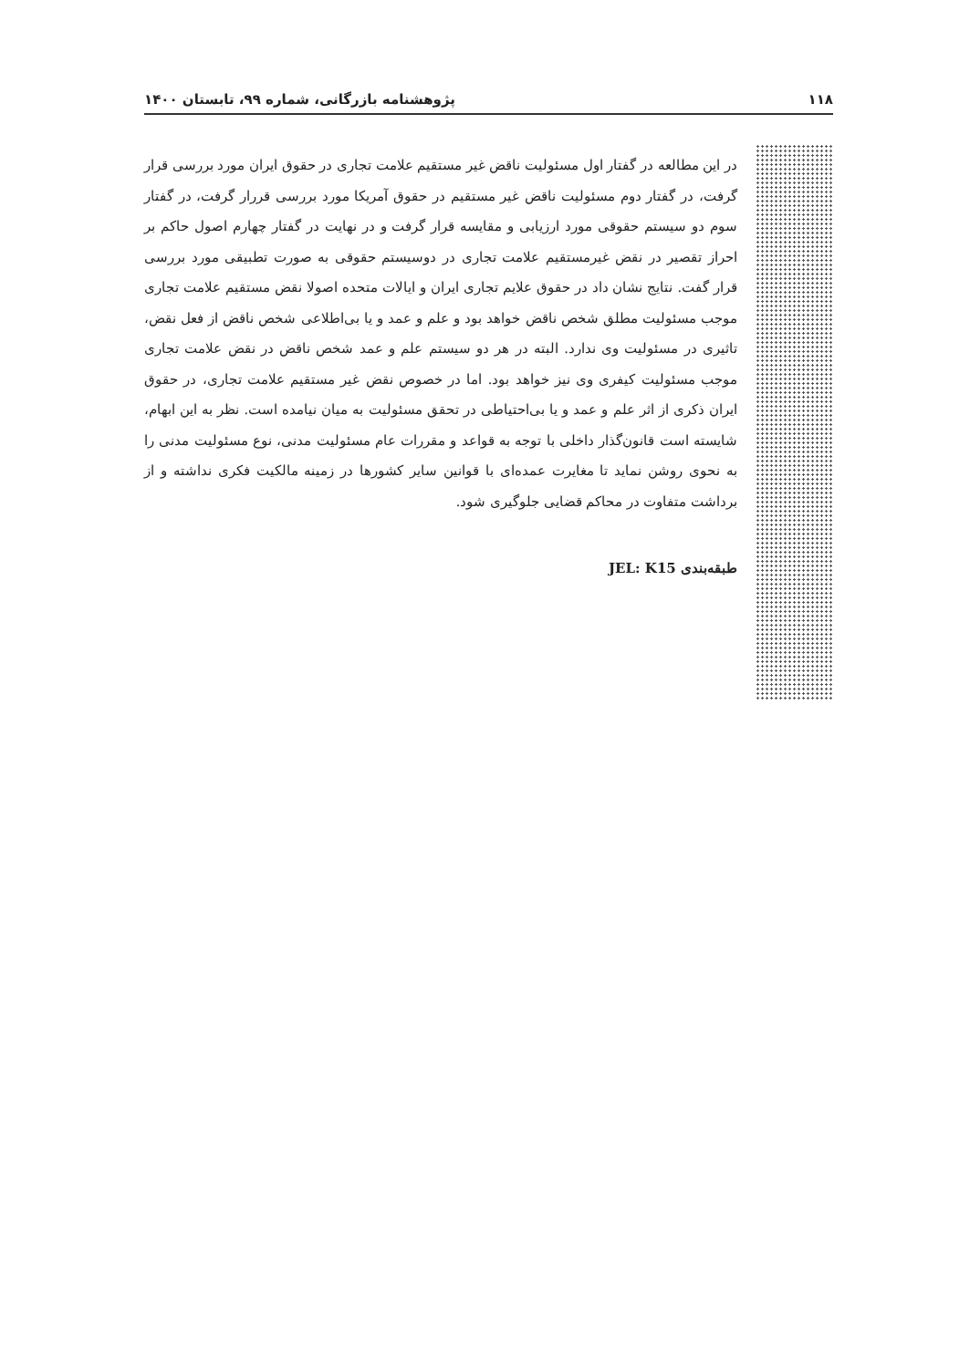۱۱۸ پژوهشنامه بازرگانی، شماره ۹۹، تابستان ۱۴۰۰
در این مطالعه در گفتار اول مسئولیت ناقض غیر مستقیم علامت تجاری در حقوق ایران مورد بررسی قرار گرفت، در گفتار دوم مسئولیت ناقض غیر مستقیم در حقوق آمریکا مورد بررسی قررار گرفت، در گفتار سوم دو سیستم حقوقی مورد ارزیابی و مقایسه قرار گرفت و در نهایت در گفتار چهارم اصول حاکم بر احراز تقصیر در نقض غیرمستقیم علامت تجاری در دوسیستم حقوقی به صورت تطبیقی مورد بررسی قرار گفت. نتایج نشان داد در حقوق علایم تجاری ایران و ایالات متحده اصولا نقض مستقیم علامت تجاری موجب مسئولیت مطلق شخص ناقض خواهد بود و علم و عمد و یا بی‌اطلاعی شخص ناقض از فعل نقض، تاثیری در مسئولیت وی ندارد. البته در هر دو سیستم علم و عمد شخص ناقض در نقض علامت تجاری موجب مسئولیت کیفری وی نیز خواهد بود. اما در خصوص نقض غیر مستقیم علامت تجاری، در حقوق ایران ذکری از اثر علم و عمد و یا بی‌احتیاطی در تحقق مسئولیت به میان نیامده است. نظر به این ابهام، شایسته است قانون‌گذار داخلی با توجه به قواعد و مقررات عام مسئولیت مدنی، نوع مسئولیت مدنی را به نحوی روشن نماید تا مغایرت عمده‌ای با قوانین سایر کشورها در زمینه مالکیت فکری نداشته و از برداشت متفاوت در محاکم قضایی جلوگیری شود.
طبقه‌بندی JEL: K15